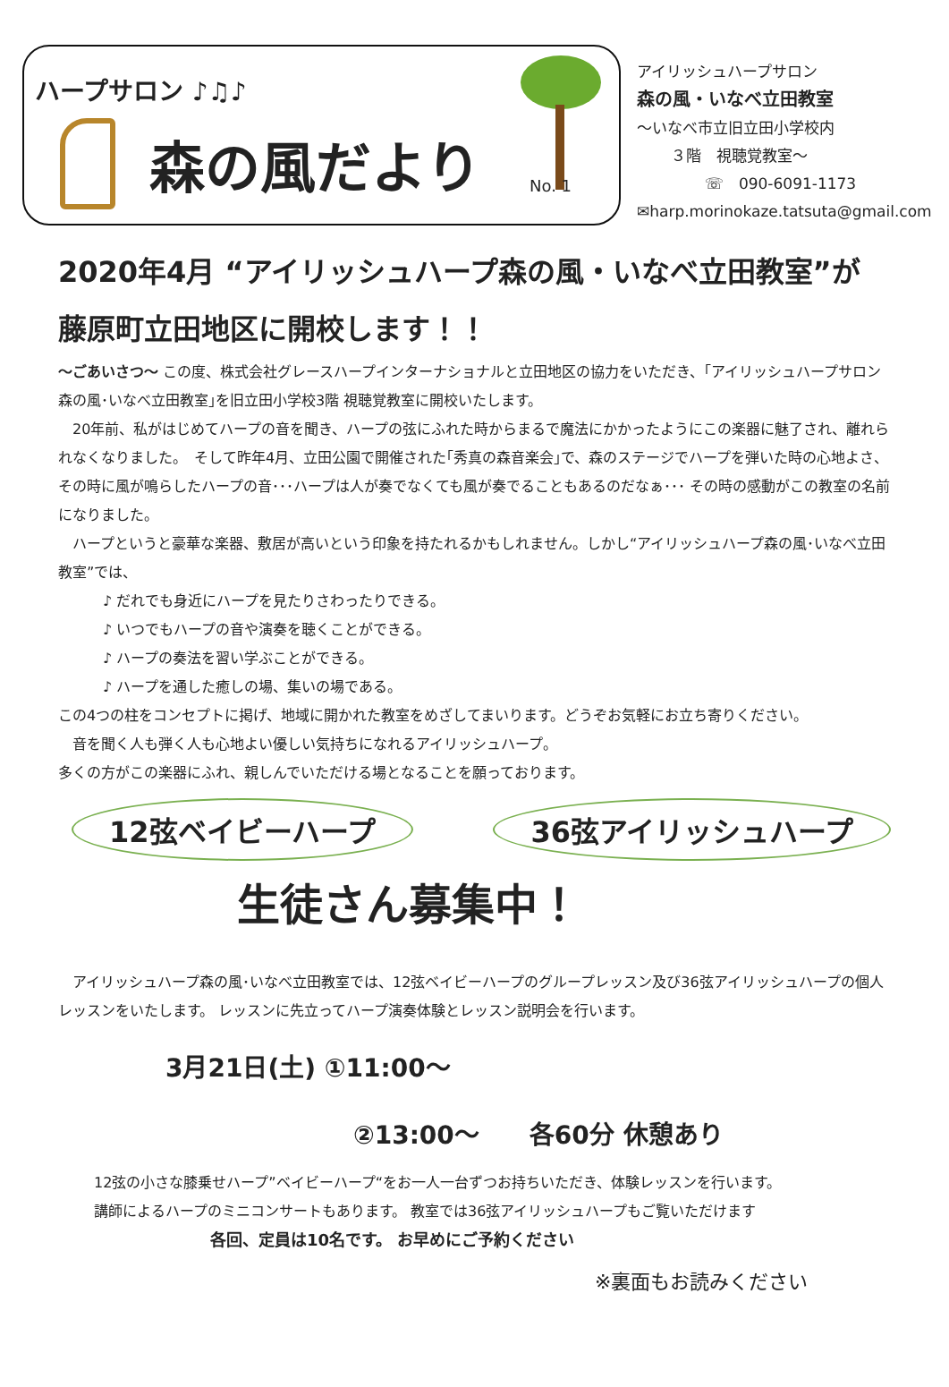ハープサロン ♪♫♪
森の風だより
No. 1
アイリッシュハープサロン
森の風・いなべ立田教室
～いなべ市立旧立田小学校内
３階　視聴覚教室～
☏　090-6091-1173
✉harp.morinokaze.tatsuta@gmail.com
2020年4月 “アイリッシュハープ森の風・いなべ立田教室”が
藤原町立田地区に開校します！！
～ごあいさつ～ この度、株式会社グレースハープインターナショナルと立田地区の協力をいただき、｢アイリッシュハープサロン森の風･いなべ立田教室｣を旧立田小学校3階 視聴覚教室に開校いたします。
　20年前、私がはじめてハープの音を聞き、ハープの弦にふれた時からまるで魔法にかかったようにこの楽器に魅了され、離れられなくなりました。　そして昨年4月、立田公園で開催された｢秀真の森音楽会｣で、森のステージでハープを弾いた時の心地よさ、その時に風が鳴らしたハープの音･･･ハープは人が奏でなくても風が奏でることもあるのだなぁ･･･ その時の感動がこの教室の名前になりました。
　ハープというと豪華な楽器、敷居が高いという印象を持たれるかもしれません。しかし“アイリッシュハープ森の風･いなべ立田教室”では、
♪ だれでも身近にハープを見たりさわったりできる。
♪ いつでもハープの音や演奏を聴くことができる。
♪ ハープの奏法を習い学ぶことができる。
♪ ハープを通した癒しの場、集いの場である。
この4つの柱をコンセプトに掲げ、地域に開かれた教室をめざしてまいります。どうぞお気軽にお立ち寄りください。
　音を聞く人も弾く人も心地よい優しい気持ちになれるアイリッシュハープ。
多くの方がこの楽器にふれ、親しんでいただける場となることを願っております。
12弦ベイビーハープ 36弦アイリッシュハープ
生徒さん募集中！
　アイリッシュハープ森の風･いなべ立田教室では、12弦ベイビーハープのグループレッスン及び36弦アイリッシュハープの個人レッスンをいたします。 レッスンに先立ってハープ演奏体験とレッスン説明会を行います。
3月21日(土) ①11:00～
②13:00～　　各60分 休憩あり
12弦の小さな膝乗せハープ”ベイビーハープ“をお一人一台ずつお持ちいただき、体験レッスンを行います。
講師によるハープのミニコンサートもあります。 教室では36弦アイリッシュハープもご覧いただけます
各回、定員は10名です。 お早めにご予約ください
※裏面もお読みください